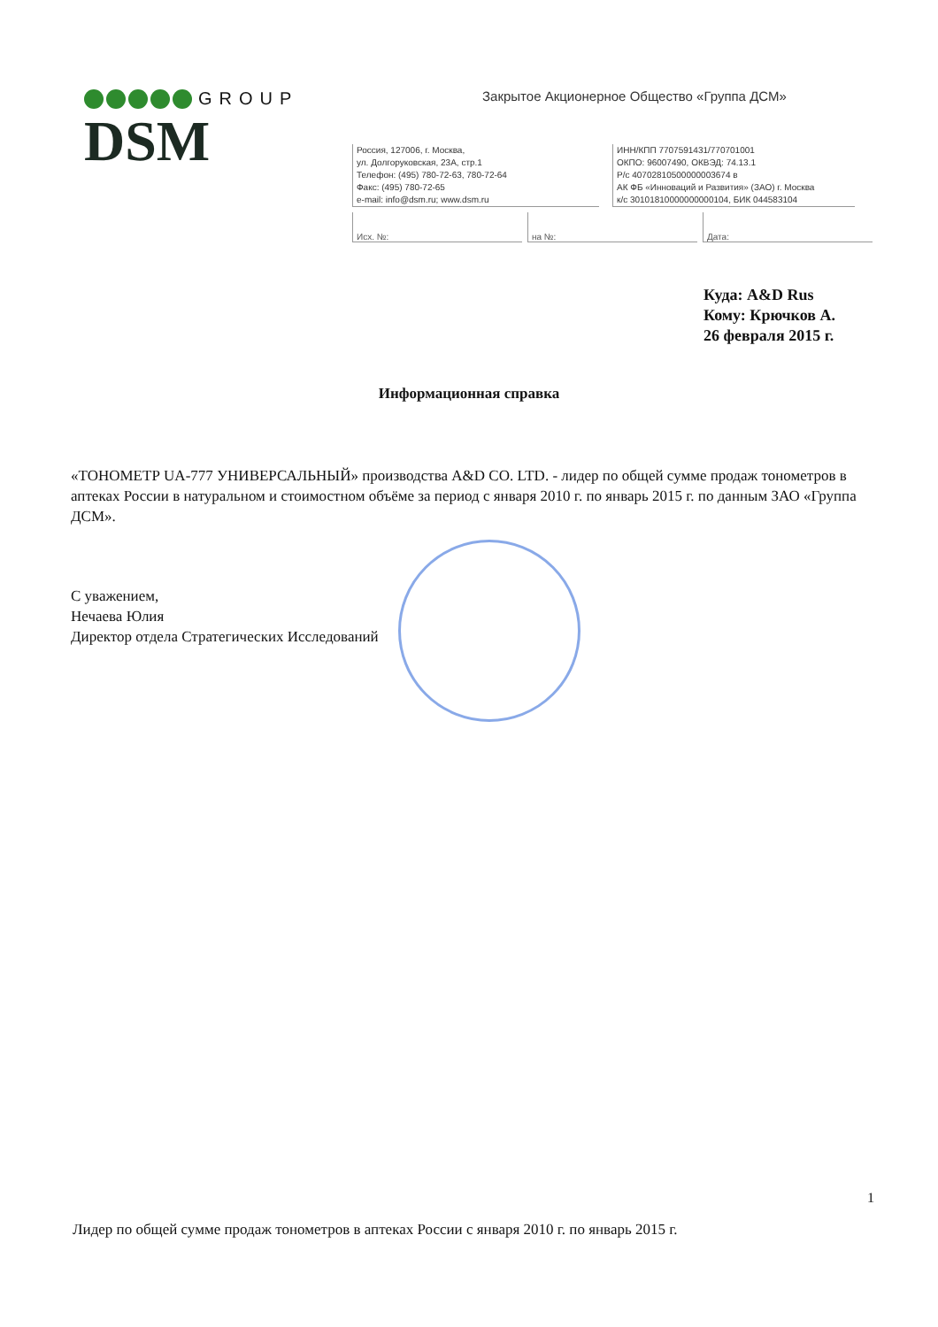GROUP
DSM
Закрытое Акционерное Общество «Группа ДСМ»
Россия, 127006, г. Москва,
ул. Долгоруковская, 23А, стр.1
Телефон: (495) 780-72-63, 780-72-64
Факс: (495) 780-72-65
e-mail: info@dsm.ru; www.dsm.ru
ИНН/КПП 7707591431/770701001
ОКПО: 96007490, ОКВЭД: 74.13.1
Р/с 40702810500000003674 в
АК ФБ «Инноваций и Развития» (ЗАО) г. Москва
к/с 30101810000000000104, БИК 044583104
Исх. №: на №: Дата:
Куда: A&D Rus
Кому: Крючков А.
26 февраля 2015 г.
Информационная справка
«ТОНОМЕТР UA-777 УНИВЕРСАЛЬНЫЙ» производства A&D CO. LTD. - лидер по общей сумме продаж тонометров в аптеках России в натуральном и стоимостном объёме за период с января 2010 г. по январь 2015 г. по данным ЗАО «Группа ДСМ».
С уважением,
Нечаева Юлия
Директор отдела Стратегических Исследований
1
Лидер по общей сумме продаж тонометров в аптеках России с января 2010 г. по январь 2015 г.